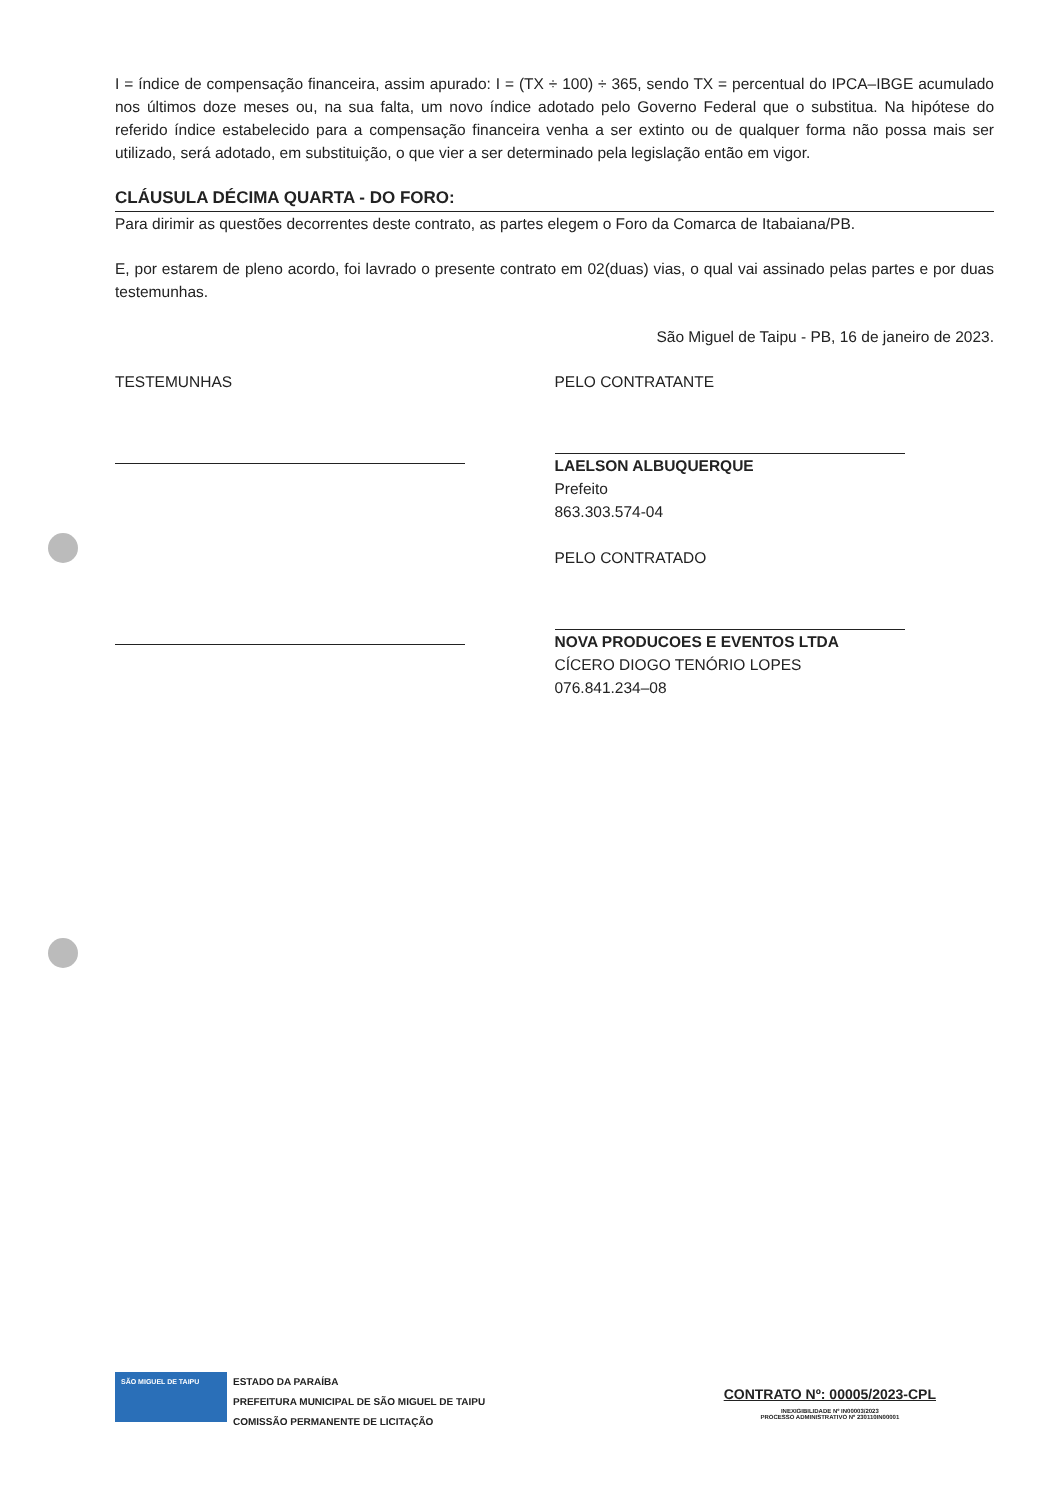I = índice de compensação financeira, assim apurado: I = (TX ÷ 100) ÷ 365, sendo TX = percentual do IPCA–IBGE acumulado nos últimos doze meses ou, na sua falta, um novo índice adotado pelo Governo Federal que o substitua. Na hipótese do referido índice estabelecido para a compensação financeira venha a ser extinto ou de qualquer forma não possa mais ser utilizado, será adotado, em substituição, o que vier a ser determinado pela legislação então em vigor.
CLÁUSULA DÉCIMA QUARTA - DO FORO:
Para dirimir as questões decorrentes deste contrato, as partes elegem o Foro da Comarca de Itabaiana/PB.
E, por estarem de pleno acordo, foi lavrado o presente contrato em 02(duas) vias, o qual vai assinado pelas partes e por duas testemunhas.
São Miguel de Taipu - PB, 16 de janeiro de 2023.
TESTEMUNHAS PELO CONTRATANTE
LAELSON ALBUQUERQUE
Prefeito
863.303.574-04
PELO CONTRATADO
NOVA PRODUCOES E EVENTOS LTDA
CÍCERO DIOGO TENÓRIO LOPES
076.841.234–08
SÃO MIGUEL DE TAIPU
ESTADO DA PARAÍBA
PREFEITURA MUNICIPAL DE SÃO MIGUEL DE TAIPU
COMISSÃO PERMANENTE DE LICITAÇÃO
CONTRATO Nº: 00005/2023-CPL
INEXIGIBILIDADE Nº IN00003/2023
PROCESSO ADMINISTRATIVO Nº 230110IN00001